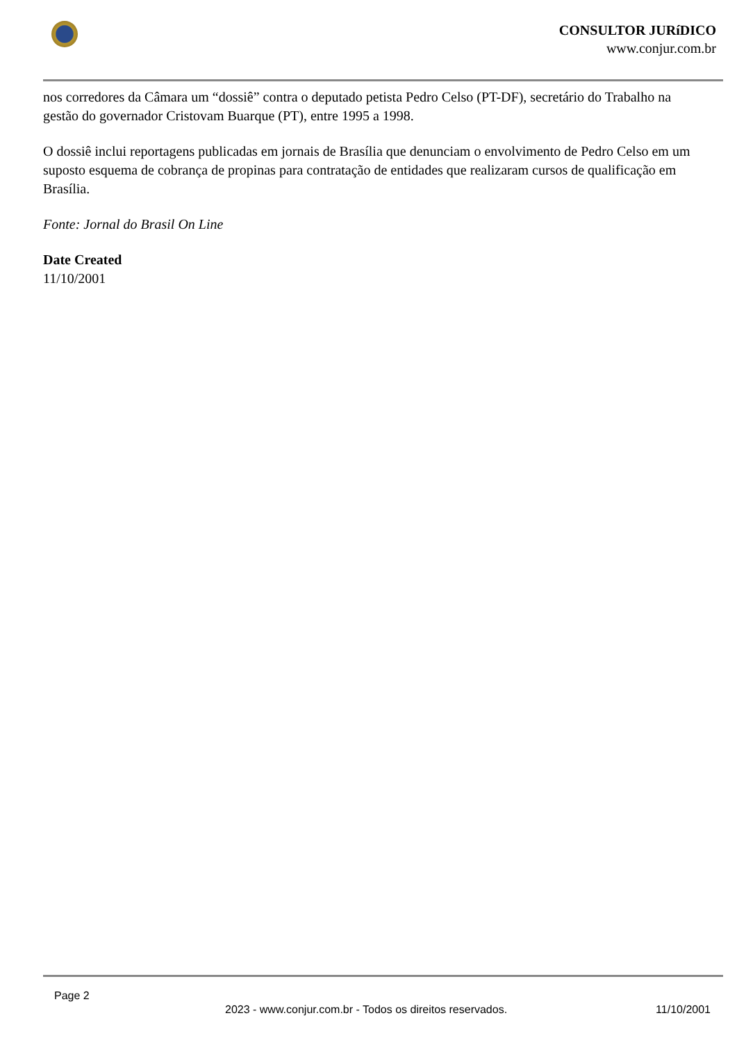CONSULTOR JURíDICO
www.conjur.com.br
nos corredores da Câmara um “dossiê” contra o deputado petista Pedro Celso (PT-DF), secretário do Trabalho na gestão do governador Cristovam Buarque (PT), entre 1995 a 1998.
O dossiê inclui reportagens publicadas em jornais de Brasília que denunciam o envolvimento de Pedro Celso em um suposto esquema de cobrança de propinas para contratação de entidades que realizaram cursos de qualificação em Brasília.
Fonte: Jornal do Brasil On Line
Date Created
11/10/2001
Page 2
2023 - www.conjur.com.br - Todos os direitos reservados. 11/10/2001